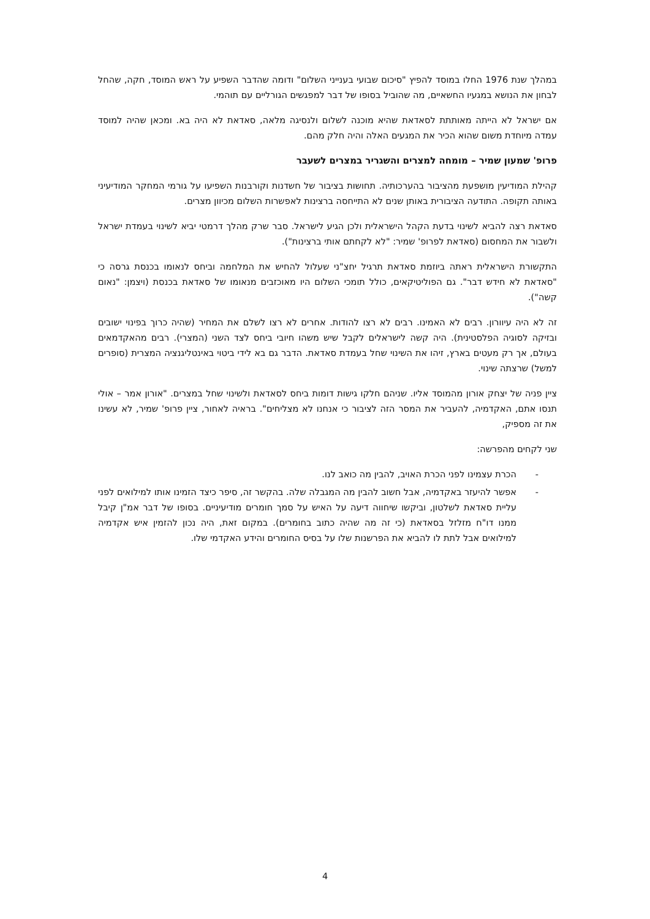במהלך שנת 1976 החלו במוסד להפיץ "סיכום שבועי בענייני השלום" ודומה שהדבר השפיע על ראש המוסד, חקה, שהחל לבחון את הנושא במגעיו החשאיים, מה שהוביל בסופו של דבר למפגשים הגורליים עם תוהמי.
אם ישראל לא הייתה מאותתת לסאדאת שהיא מוכנה לשלום ולנסיגה מלאה, סאדאת לא היה בא. ומכאן שהיה למוסד עמדה מיוחדת משום שהוא הכיר את המגעים האלה והיה חלק מהם.
פרופ' שמעון שמיר – מומחה למצרים והשגריר במצרים לשעבר
קהילת המודיעין מושפעת מהציבור בהערכותיה. תחושות בציבור של חשדנות וקורבנות השפיעו על גורמי המחקר המודיעיני באותה תקופה. התודעה הציבורית באותן שנים לא התייחסה ברצינות לאפשרות השלום מכיוון מצרים.
סאדאת רצה להביא לשינוי בדעת הקהל הישראלית ולכן הגיע לישראל. סבר שרק מהלך דרמטי יביא לשינוי בעמדת ישראל ולשבור את המחסום (סאדאת לפרופ' שמיר: "לא לקחתם אותי ברצינות").
התקשורת הישראלית ראתה ביוזמת סאדאת תרגיל יחצ"ני שעלול להחיש את המלחמה וביחס לנאומו בכנסת גרסה כי "סאדאת לא חידש דבר". גם הפוליטיקאים, כולל תומכי השלום היו מאוכזבים מנאומו של סאדאת בכנסת (ויצמן: "נאום קשה").
זה לא היה עיוורון. רבים לא האמינו. רבים לא רצו להודות. אחרים לא רצו לשלם את המחיר (שהיה כרוך בפינוי ישובים ובזיקה לסוגיה הפלסטינית). היה קשה לישראלים לקבל שיש משהו חיובי ביחס לצד השני (המצרי). רבים מהאקדמאים בעולם, אך רק מעטים בארץ, זיהו את השינוי שחל בעמדת סאדאת. הדבר גם בא לידי ביטוי באינטליגנציה המצרית (סופרים למשל) שרצתה שינוי.
ציין פניה של יצחק אורון מהמוסד אליו. שניהם חלקו גישות דומות ביחס לסאדאת ולשינוי שחל במצרים. "אורון אמר – אולי תנסו אתם, האקדמיה, להעביר את המסר הזה לציבור כי אנחנו לא מצליחים". בראיה לאחור, ציין פרופ' שמיר, לא עשינו את זה מספיק,
שני לקחים מהפרשה:
- הכרת עצמינו לפני הכרת האויב, להבין מה כואב לנו.
- אפשר להיעזר באקדמיה, אבל חשוב להבין מה המגבלה שלה. בהקשר זה, סיפר כיצד הזמינו אותו למילואים לפני עליית סאדאת לשלטון, וביקשו שיחווה דיעה על האיש על סמך חומרים מודיעיניים. בסופו של דבר אמ"ן קיבל ממנו דו"ח מזלזל בסאדאת (כי זה מה שהיה כתוב בחומרים). במקום זאת, היה נכון להזמין איש אקדמיה למילואים אבל לתת לו להביא את הפרשנות שלו על בסיס החומרים והידע האקדמי שלו.
4